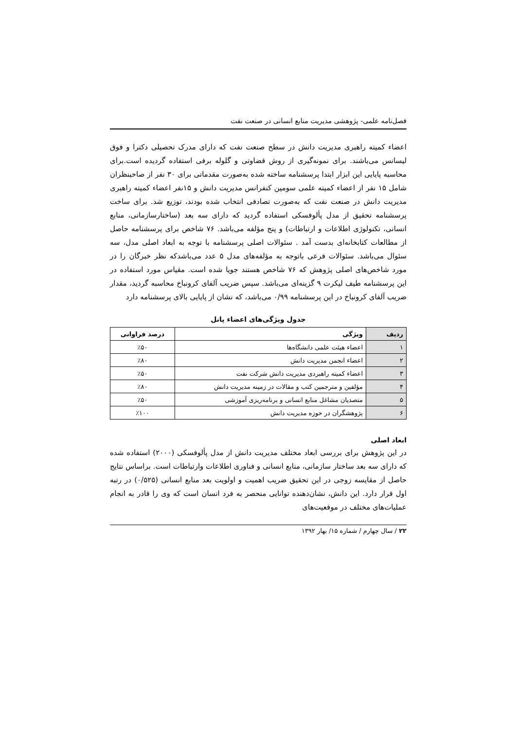فصل‌نامه علمی- پژوهشی مدیریت منابع انسانی در صنعت نفت
اعضاء کمیته راهبری مدیریت دانش در سطح صنعت نفت که دارای مدرک تحصیلی دکترا و فوق لیسانس می‌باشند. برای نمونه‌گیری از روش قضاوتی و گلوله برفی استفاده گردیده است.برای محاسبه پایایی این ابزار ابتدا پرسشنامه ساخته شده به‌صورت مقدماتی برای ۳۰ نفر از صاحبنظران شامل ۱۵ نفر از اعضاء کمیته علمی سومین کنفرانس مدیریت دانش و ۱۵نفر اعضاء کمیته راهبری مدیریت دانش در صنعت نفت که به‌صورت تصادفی انتخاب شده بودند، توزیع شد. برای ساخت پرسشنامه تحقیق از مدل پألوفسکی استفاده گردید که دارای سه بعد (ساختارسازمانی، منابع انسانی، تکنولوژی اطلاعات و ارتباطات) و پنج مؤلفه می‌باشد. ۷۶ شاخص برای پرسشنامه حاصل از مطالعات کتابخانه‌ای بدست آمد . سئوالات اصلی پرسشنامه با توجه به ابعاد اصلی مدل، سه سئوال می‌باشد. سئوالات فرعی باتوجه به مؤلفه‌های مدل ۵ عدد می‌باشدکه نظر خبرگان را در مورد شاخص‌های اصلی پژوهش که ۷۶ شاخص هستند جویا شده است. مقیاس مورد استفاده در این پرسشنامه طیف لیکرت ۹ گزینه‌ای می‌باشد. سپس ضریب آلفای کرونباخ محاسبه گردید، مقدار ضریب آلفای کرونباخ در این پرسشنامه ۰/۹۹ می‌باشد، که نشان از پایایی بالای پرسشنامه دارد
جدول ویژگی‌های اعضاء پانل
| ردیف | ویژگی | درصد فراوانی |
| --- | --- | --- |
| ۱ | اعضاء هیئت علمی دانشگاه‌ها | ٪۵۰ |
| ۲ | اعضاء انجمن مدیریت دانش | ٪۸۰ |
| ۳ | اعضاء کمیته راهبردی مدیریت دانش شرکت نفت | ٪۵۰ |
| ۴ | مؤلفین و مترجمین کتب و مقالات در زمینه مدیریت دانش | ٪۸۰ |
| ۵ | متصدیان مشاغل منابع انسانی و برنامه‌ریزی آموزشی | ٪۵۰ |
| ۶ | پژوهشگران در حوزه مدیریت دانش | ٪۱۰۰ |
ابعاد اصلی
در این پژوهش برای بررسی ابعاد مختلف مدیریت دانش از مدل پألوفسکی (۲۰۰۰) استفاده شده که دارای سه بعد ساختار سازمانی، منابع انسانی و فناوری اطلاعات وارتباطات است. براساس نتایج حاصل از مقایسه زوجی در این تحقیق ضریب اهمیت و اولویت بعد منابع انسانی (۰/۵۲۵) در رتبه اول قرار دارد. این دانش، نشان‌دهنده توانایی منحصر به فرد انسان است که وی را قادر به انجام عملیات‌های مختلف در موقعیت‌های
۲۲ / سال چهارم / شماره ۱۵/ بهار ۱۳۹۲